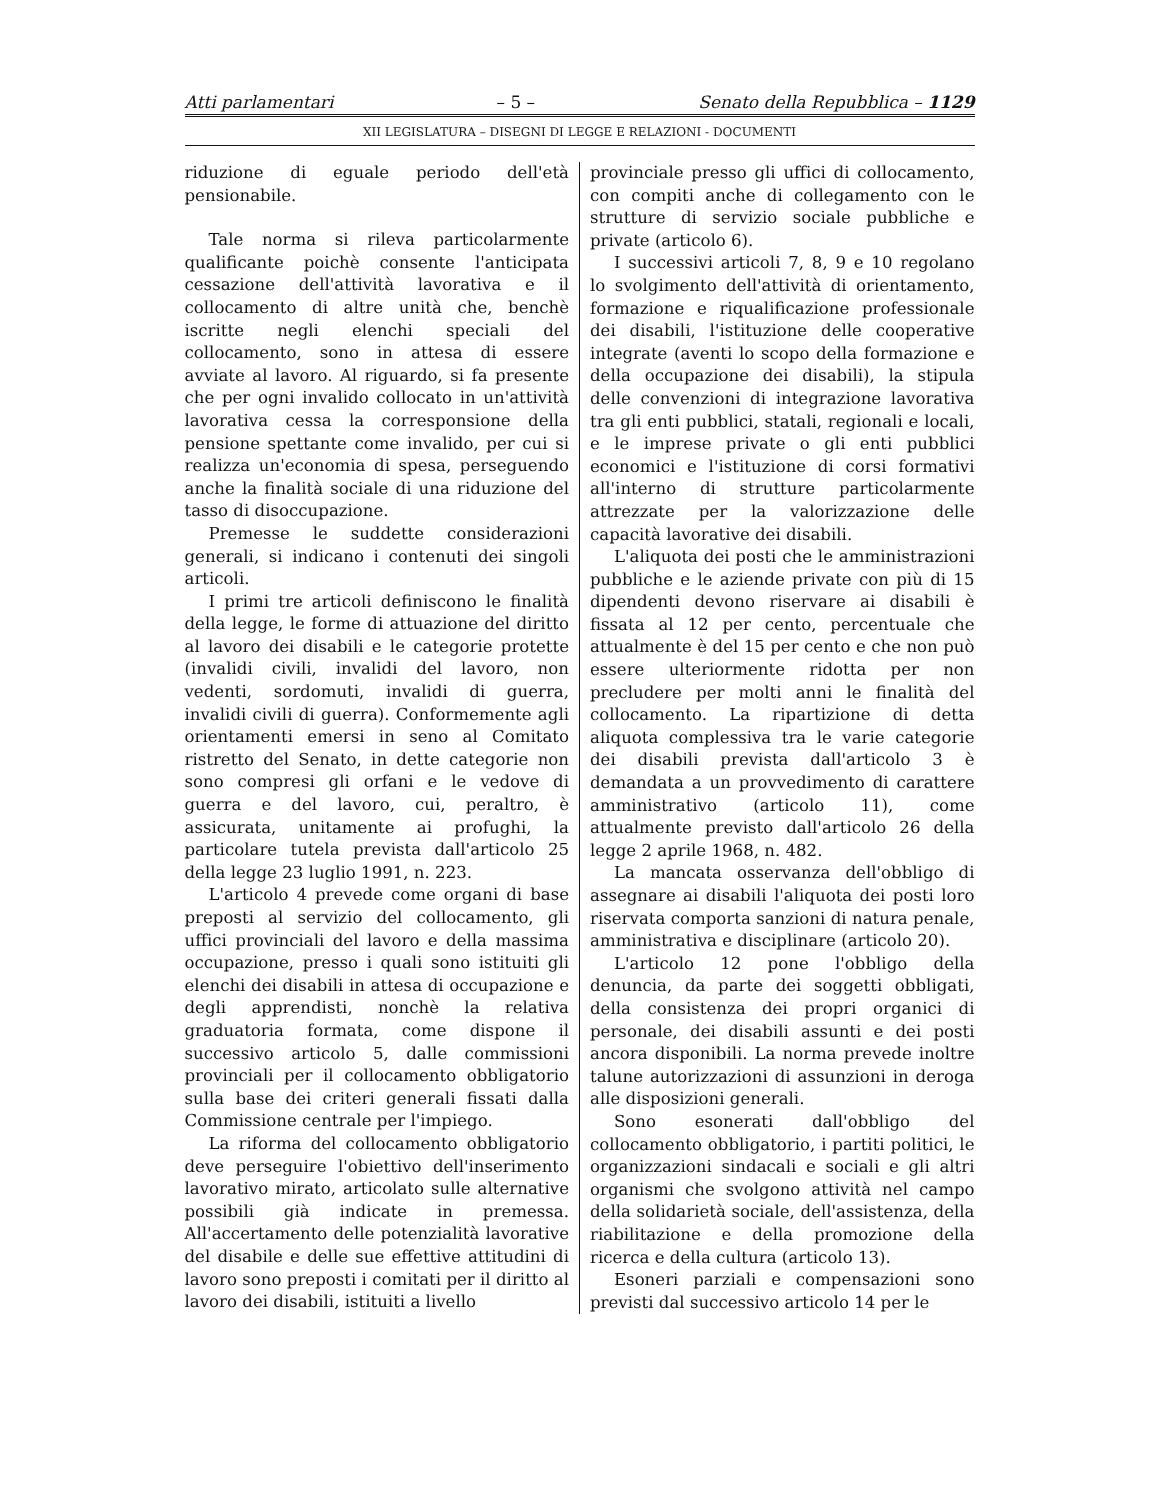Atti parlamentari – 5 – Senato della Repubblica – 1129
XII LEGISLATURA – DISEGNI DI LEGGE E RELAZIONI - DOCUMENTI
riduzione di eguale periodo dell'età pensionabile.
Tale norma si rileva particolarmente qualificante poichè consente l'anticipata cessazione dell'attività lavorativa e il collocamento di altre unità che, benchè iscritte negli elenchi speciali del collocamento, sono in attesa di essere avviate al lavoro. Al riguardo, si fa presente che per ogni invalido collocato in un'attività lavorativa cessa la corresponsione della pensione spettante come invalido, per cui si realizza un'economia di spesa, perseguendo anche la finalità sociale di una riduzione del tasso di disoccupazione.
Premesse le suddette considerazioni generali, si indicano i contenuti dei singoli articoli.
I primi tre articoli definiscono le finalità della legge, le forme di attuazione del diritto al lavoro dei disabili e le categorie protette (invalidi civili, invalidi del lavoro, non vedenti, sordomuti, invalidi di guerra, invalidi civili di guerra). Conformemente agli orientamenti emersi in seno al Comitato ristretto del Senato, in dette categorie non sono compresi gli orfani e le vedove di guerra e del lavoro, cui, peraltro, è assicurata, unitamente ai profughi, la particolare tutela prevista dall'articolo 25 della legge 23 luglio 1991, n. 223.
L'articolo 4 prevede come organi di base preposti al servizio del collocamento, gli uffici provinciali del lavoro e della massima occupazione, presso i quali sono istituiti gli elenchi dei disabili in attesa di occupazione e degli apprendisti, nonchè la relativa graduatoria formata, come dispone il successivo articolo 5, dalle commissioni provinciali per il collocamento obbligatorio sulla base dei criteri generali fissati dalla Commissione centrale per l'impiego.
La riforma del collocamento obbligatorio deve perseguire l'obiettivo dell'inserimento lavorativo mirato, articolato sulle alternative possibili già indicate in premessa. All'accertamento delle potenzialità lavorative del disabile e delle sue effettive attitudini di lavoro sono preposti i comitati per il diritto al lavoro dei disabili, istituiti a livello
provinciale presso gli uffici di collocamento, con compiti anche di collegamento con le strutture di servizio sociale pubbliche e private (articolo 6).
I successivi articoli 7, 8, 9 e 10 regolano lo svolgimento dell'attività di orientamento, formazione e riqualificazione professionale dei disabili, l'istituzione delle cooperative integrate (aventi lo scopo della formazione e della occupazione dei disabili), la stipula delle convenzioni di integrazione lavorativa tra gli enti pubblici, statali, regionali e locali, e le imprese private o gli enti pubblici economici e l'istituzione di corsi formativi all'interno di strutture particolarmente attrezzate per la valorizzazione delle capacità lavorative dei disabili.
L'aliquota dei posti che le amministrazioni pubbliche e le aziende private con più di 15 dipendenti devono riservare ai disabili è fissata al 12 per cento, percentuale che attualmente è del 15 per cento e che non può essere ulteriormente ridotta per non precludere per molti anni le finalità del collocamento. La ripartizione di detta aliquota complessiva tra le varie categorie dei disabili prevista dall'articolo 3 è demandata a un provvedimento di carattere amministrativo (articolo 11), come attualmente previsto dall'articolo 26 della legge 2 aprile 1968, n. 482.
La mancata osservanza dell'obbligo di assegnare ai disabili l'aliquota dei posti loro riservata comporta sanzioni di natura penale, amministrativa e disciplinare (articolo 20).
L'articolo 12 pone l'obbligo della denuncia, da parte dei soggetti obbligati, della consistenza dei propri organici di personale, dei disabili assunti e dei posti ancora disponibili. La norma prevede inoltre talune autorizzazioni di assunzioni in deroga alle disposizioni generali.
Sono esonerati dall'obbligo del collocamento obbligatorio, i partiti politici, le organizzazioni sindacali e sociali e gli altri organismi che svolgono attività nel campo della solidarietà sociale, dell'assistenza, della riabilitazione e della promozione della ricerca e della cultura (articolo 13).
Esoneri parziali e compensazioni sono previsti dal successivo articolo 14 per le